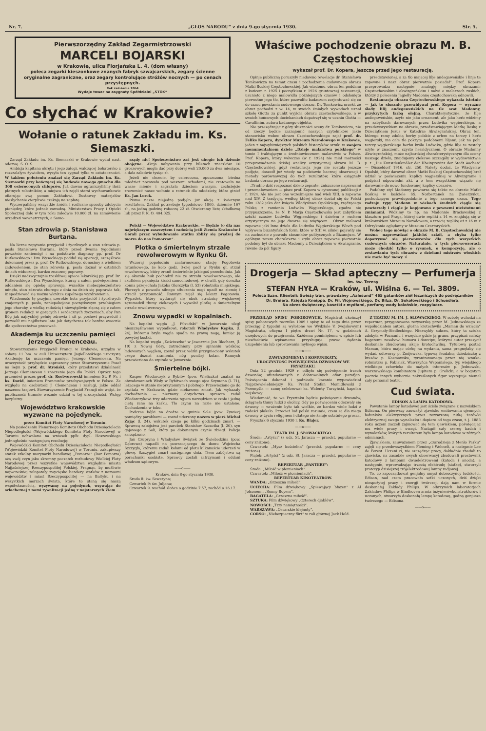Nr. 7. „GŁOS NARODU“ z dnia 9-go stycznia 1930. Str. 5.
Pierwszorzędny Zakład Zegarmistrzowski
MARCELI BOJARSKI
w Krakowie, ulica Florjańska L. 4. (dom własny)
poleca zegarki kieszonkowe znanych fabryk szwajcarskich, zegary ścienne oryginalne zagraniczne, oraz zegary kontrolujące stróżów nocnych — po cenach przystępnych.
Rok założenia 1864
Wydaje towar na asygnaty Spółdzielni „STOK“
Co słychać w Krakowie?
Wołanie o ratunek Zakładu im. Ks. Siemaszki.
Zarząd Zakładu im. Ks. Siemaszki w Krakowie wydał nast. odezwę: S. O. S.
Ambicja kapitana okrętu i jego załogi, walczącej bohatersko z rozszalałym żywiołem, wysyła ten sygnał tylko w ostateczności. W takiem położeniu znalazł się Zarząd Zakładu im. Ks. Siemaszki przy kończącej się budowie nowego gmachu dla 300 osieroconych chłopców. Już dawno ograniczyliśmy ilość płatnych robotników, a miejsca ich zajęli starsi wychowankowie ofiarując swą pomoc Zakładowi. Dostawcy materjałów niesłychanie cierpliwie czekają na zapłatę.
Wyczerpaliśmy wszystkie źródła i rozliczne sposoby zdobycia pieniędzy, które jednak zawodzą. Ministerstwo Pracy i Opieki Społecznej dało w tym roku zaledwie 10.000 zł. na zamówienie urządzeń wewnętrznych, a Samo-
rządy nic! Społeczeństwo zaś jest ubogie lub dziwnie obojętne. Akcja nabywania przy biletach znaczków 10 groszowych mogła dać przy dobrej woli 20.000 za dwa miesiące, a dała zaledwie tysiąc zł.
Jeżeli nie chcecie, by osierocona, opuszczona, biedna młodzież nocowała pod waszemi schodami, nie czatowała na wasze mienie i zagrażała dzieciom waszym, zechciejcie zrozumieć nasze wołanie o ratunek dla młodzieży, która ginie! Ks. Jan Lorek.
Pismo nasze niejedną podjęło już akcję z świetnym rezultatem. Zakład potrzebuje tygodniowo 1000, dziennie 167 zł., na jedną godzinę roboczą 22 zł. Otwieramy listę składkową lub przez P. K. O. 404.025.
Stan zdrowia p. Stanisława Burtana.
Na liczne zapytania przyjaciół i życzliwych o stan zdrowia p. posła Stanisława Burtana, który przed dwoma tygodniami poważnie zaniemógł i na podstawie diagnozy pp. prof. Dr Rutkowskiego i Dra Wysockiego poddał się operacji, szczęśliwie dokonanej przez p. prof. Dr Rutkowskiego, donosimy z wielkiem zadowoleniem, że stan zdrowia p. posła doznał w ostatnich dniach widocznej, bardzo znacznej poprawy.
Dzięki nadzwyczajnie troskliwej opiece lekarskiej pp. prof. Dr. Rutkowskiego i Dra Wysockiego, którzy z całem poświęceniem i oddaniem się opiekę sprawują, wszelkie niebezpieczeństwo minęło, stan zdrowia chorego z dnia na dzień się poprawia tak, iż spodziewać się można wkrótce zupełnego wyzdrowienia.
Wiadomość tę przyjmą szerokie koła przyjaciół i życzliwych znajomych p. posła, zaniepokojone początkowym przebiegiem jego choroby, z wielką radością i niewątpliwie złączą się z całem gronem redakcji w gorących i serdecznych życzeniach, aby Pan Bóg jak najrychlej pełnię zdrowia i sił p. posłowi przywrócił i pozwolił mu najdłuższe lata jak dotychczas tak bardzo owocnie dla społeczeństwa pracować.
Akademja ku uczczeniu pamięci Jerzego Clemenceau.
Stowarzyszenie Przyjaciół Francji w Krakowie, urządza w sobotę 11 bm. w auli Uniwersytetu Jagiellońskiego uroczystą Akademję ku uczczeniu pamięci Jerzego Clemenceau. Na uroczystość przybędzie zaproszony przez Stowarzyszenie Poseł na Sejm p. prof. dr. Stroński, który przedstawi działalność Jerzego Clemenceau i znaczenie jego dla Polski. Oprócz tego przemówi prezes prof. dr. Rostworowski imieniem St. P. Fr. i ks. David, imieniem Francuzów przebywających w Polsce. Ze względu na osobistość J. Clemenceau i zasługi, jakie oddał naszemu krajowi. Stowarzyszenie Przyjaciół Francji nie wątpi, że publiczność tłumnie weźmie udział w tej uroczystości. Wstęp bezpłatny.
Województwo krakowskie wyzwane na pojedynek.
przez Komitet Floty Narodowej w Toruniu.
Na posiedzeniu Plenarnego Komitetu Obchodu Dziesięciolecia Niepodległości (Wojewódzkiego Komitetu Floty Narodowej) w Toruniu uchwalono na wniosek ppłk. dypl. Hoszowskiego jednogłośnie następującą rezolucję:
Wojewódzki Komitet Obchodu Dziesięciolecia Niepodległości (Wojewódzki Komitet Floty Narodowej) w Toruniu, zakupiwszy statek szkolny marynarki handlowej „Pomorze“ (Dar Pomorza) ażą swój czyn jako skromny początek rozbudowy Wielkiej Floty Narodowej przez wszystkie województwa względnie miasta Najjaśniejszej Rzeczypospolitej Polskiej. Pragnąc, by możliwie najwcześniej załopotały zwycięsko bandery statków z nazwami województw i miast Rzeczypospolitej — na Bałtyku i na wszystkich morzach świata, które to staną się naszą współwłasnością, wyzywamy na pojedynek, wzywając do szlachetnej z nami rywalizacji jedną z najstarszych Ziem
Polski — Województwo Krakowskie. — Będzie to dla nas największym zaszczytem i radością jeśli Ziemia Krakusów i Górali przez wybudowanie statku zbliży się prędzej do morza do nas Pomorzan“.
Plotka o śmiertelnym strzale rewolwerowym w Rynku Gł.
Wczoraj popołudniu zaalarmowano stację Pogotowia ratunkowego, że koło godz. 3-ciej padł w Rynku gł. strzał rewolwerowy, który zranił śmiertelnie jakiegoś przechodnia. Jak się okazało huk pochodził nie ze strzału rewolwerowego, ale skutkiem pęknięcia kiszki samochodowej, w chwili, gdy dorożka konna przejechała Jakóba Glorczyka (l. 53) robotnika miejskiego. Florczyk z powodu silnego stłuczenia nogi upadł na ziemię i stracił przytomność. Rannym zajął się lekarz Pogotowia. Wypadek, który wydarzył się obok strażnicy wojskowej zgromadził tłumy ciekawych i wywołał plotkę o śmiertelnym strzale rewolwerowym.
Znowu wypadki w kopalniach.
Na kopalni węgla „J. Piłsudski“ w Jaworznie uległ nieszczęśliwemu wypadkowi, robotnik Władysław Kępka, (l. 24), któremu bryła węgla spadła na prawą nogę, łamiąc ją powyżej kostki.
Na kopalni węgla „Kościuszko“ w Jaworznie Jan Blecharz, (l. 19) z Nowej Góry, zatrudniony przy spinaniu wózków, ładowanych węglem, został przez wózki przygnieciony wskutek czego doznał zranienia, nóg poniżej kolan. Rannych przewieziono do szpitala w Jaworznie.
Śmiertelne bójki.
Kasper Włodarczyk z Rybitw (pow. Wieliczka) znalazł na obwałowaniach Wisły w Rybitwach swego ojca Szymona (l. 71), leżącego w stanie nieprzytomnym i pobitego. Przewieziono go do szpitala w Krakowie, gdzie niebawem zmarł. Jak wykazały dochodzenia — nieznany dotychczas sprawca zadał Włodarczykowi trzy uderzenia tępem narzędziem w czoło i jedną ciętą ranę na karku. Tło czynu na razie nie ustalone. Dochodzenia w toku.
Podczas bójki na drodze w gminie Sole (pow. Żywiec) pomiędzy parobkami — został uderzony nożem w pierś Michał Zając (l. 24), wskutek czego po kilku godzinach zmarł. — Sprawcą zabójstwa jest parobek Stanisław Szczotka (l. 20), syn gajowego z Soli, który po dokonanym czynie zbiegł. Policja zarządzono.
Jan Czupryna i Władysław Świątek ze Świebodzina (pow. Dąbrowa) napadli na powracającego do domu Wojciecha Szczygła, któremu zadali kołami od płotu kilkanaście uderzeń w głowę. Szczygieł zmarł następnego dnia. Tłem zabójstwa są porachunki osobiste. Sprawcy zostali zatrzymani i oddani władzom sądowym.
——o——
Kraków, dnia 8-go stycznia 1930.
Środa 8: św. Seweryna;
Czwartek 9: św. Juljana;
Czwartek 9: wschód słońca o godzinie 7.57, zachód o 16.17.
Właściwe pochodzenie obrazu M. B. Częstochowskiej
wykazał prof. Dr. Kopera, jeszcze przed jego restauracją.
Opinję publiczną poruszyły niedawno rewelacje dr. Stanisława Tomkowicza na temat czasu i pochodzenia cudownego obrazu Matki Boskiej Częstochowskiej. Jak wiadomo, obraz ten poddano z końcem r. 1925 i początkiem r. 1926 gruntownej restauracji, usunięto z niego malowidła późniejszych czasów i odsłonięto pierwotne jego tło, które pozwoliło badaczom zorjentować się co do czasu powstania cudownego obrazu. Dr. Tomkowicz orzekł, że obraz pochodzi z w. 14, w swoich śmiałych wywodach uznał szkołę Giotta za punkt wyjścia obrazu częstochowskiego, a w swoich końcowych dociekaniach dopatrzył się w uczniu Giotta — Cavallinim, autora badanego objektu.
Nie przesądzając z góry słuszności oceny dr. Tomkowicza, nie od rzeczy będzie zaznajomić naszych czytelników, jakie stanowisko wobec obrazu Częstochowskiego zajął prof. dr. Feliks Kopera, dyrektor Muzeum Narodowego w Krakowie, jeden z najwybitniejszych polskich historyków sztuki w swojem monumentalnem dziele „Dzieje malarstwa polskiego“ w tomie I traktującym o średniowiecznem malarstwie w Polsce. Prof. Kopera, który wówczas (w r. 1924) nie miał możności przeprowadzenia ścisłej analizy artystycznej obrazu M. B. Częstochowskiej, gdyż restauracja jego nie została jeszcze podjęta, doszedł już wtedy na podstawie bacznej obserwacji i metody porównawczej do tych rezultatów, które osiągnęły badania obrazu po jego restauracji.
„Trudno dziś rozpoznać dzieło zepsute, zniszczone naprawami i przemalowaniem — pisze prof. Kopera w cytowanej publikacji z r. 1924. Ale nie jest ono wcześniejsze nad wiek XIII, a zapewne nad XIV. Z tradycją, według której obraz dostał się do Polski roku 1382 jako dar księcia Władysława Opolskiego, rządzącego Polską z ramienia Ludwika Węgierskiego, zgadza się przypuszczenie, że N. P. Marja Częstochowska jest zabytkiem sztuki czasów Ludwika Węgierskiego i dziełem z ruchem artystycznym na jego dworze się wiążącem... Obraz malował zapewne jaki Inne dzieła dla Ludwika Węgierskiego Włoch pod wpływem bizantyńskich form, które w XIII w. silniej pojawiły się na zachodzie z powodu stosunków politycznych z Bizancjum. W ogólnym zatem charakterze i stylu obraz zapewne pierwotnie podobny był do obrazu Madonny z Dzieciątkiem w Akwizgranie, równie do pół figury
przedstawionej, a za tło mającej lilje andegaweńskie i linje te zapewne i nasz obraz pierwotnie posiadał“. Prof. Kopera przeprowadza następnie analogję między obrazami: Częstochowskim i akwizgrańskim i mówi o malarzach ruskich, którzy z polecenia Jagiełły Madonnę częstochowską odnowili.
Restauracja obrazu Częstochowskiego wykazała istotnie — jak to słusznie przewidywał prof. Kopera — wyraźne ślady lilij andegaweńskich na tle szat Madonny, przykrytych farbą olejną. Charakterystyczne, że lilje andegaweńskie, użyte nie jako ornament, ale jako herb widzimy na zabytkach darowanych przez Ludwika węgierskiego, a przedewszystkiem na obrazie, przedstawiającym Matkę Boską z Dzieciątkiem Jezus w Katedrze Akwizgrańskiej. Obraz ten, którego ramy zdobią herby polskie z orłem na tarczy i herb węgierski, ma całe tło pokryte podobnemi liljami, jak na polu tarczy węgierskiego herbu króla Ludwika, gdzie lilje te zostały użyte w znaczeniu czysto heraldycznem. O obrazie Madonny Akwizgrańskiej, może najbardziej charakterystycznym dla oceny naszego dzieła, znajdujemy ciekawe szczegóły w wydawnictwie p. t. „Die Kunstdenkmäler der Rheinprovinz der Stadt Aachen“ — Düsseldorf 1916, str. 250. Należy dodać, że Władysław Opolski, który darował obraz Matki Boskiej Częstochowskiej brał udział w poświęceniu kaplicy węgierskiej w Akwizgranie i podpisał odpowiedni akt, a z tem wszystkiem wiązało się darowanie do nowo fundowanej kaplicy obrazów.
Podobny styl Madonny powtarza się także na obrazie Matki Boskiej w kościele SS. Norbertanek na Zwierzyńcu, pochodzącym prawdopodobnie z tego samego czasu. Tego rodzaju typy Madonn w wiekach średnich ciągle się powtarzały i ciągle je kopjowano z pewnemi nieistotnemi zmianami. Widzimy to np. na Madonnie Braciawskiej z klasztoru pod Pragą, której dwie repliki z 14 w. znajdują się w krakowskiem Muzeum Narodowem, a trzecią replikę aż z 16 w. z Odrzykonia oglądamy w Muzeum Czartoryskich.
Wobec tego mówiąc o obrazie M. B. Częstochowskiej nie można naprowadzać jakichś szkół, a chyba tylko dopatrywać się pierwowzorów dla tych wszystkich cudownych obrazów. Naturalnie, w tych pierwowzorach może chodzić tylko o rysunek, o kompozycję, ale o zestawianiu tych obrazów z dziełami mistrzów włoskich nie może być mowy. sl
Drogerja — Skład apteczny — Perfumerja
im. św. Teresy
STEFAN HYŁA — Kraków, ul. Wiślna 6. — Tel. 3809.
Poleca Szan. Klienteli: Świeży tran, prawdziwy „Aalesund“ 465 gatunków ziół leczniczych do podręczników Dr. Breiera, Księdza Kneippa, Dr. Fil. Wojnowskiego, Dr. Bilza, Dr. Sokołowskiego i Schueslera.
Na okres świąteczny, kasetki z mydłami, perfumy wody kolońskie, rozpylacze.
PRZEGLĄD SPISU POBOROWYCH. Magistrat ukończył spisy poborowych rocznika 1909 i spisy te od tego dnia przez przeciąg 2 tygodni są wyłożone we Wydziale V. (wojskowym) Magistratu, oficyna I piętro drzwi Nr. 17, w godzinach urzędowych do przejrzenia. Każdemu pominiętemu w spisie lub niewłaściwie wpisanemu przysługuje prawo żądania uzupełnienia lub sprostowania mylnego wpisu.
——o——
ZAWIADOMIENIA I KOMUNIKATY.
UROCZYSTOŚĆ POŚWIĘCENIA DZWONÓW WE FRYSZTAKU.
Dnia 22 grudnia 1929 r. odbyło się poświęcenie trzech dzwonów, ufundowanych z dobrowolnych ofiar parafjan. Poświęcenia dokonał i podniosłe kazanie wypowiedział Najprzewielebniejszy Ks. Prałat Stefan Momidłowski z Przemyśla — sumę celebrował ks. Walenty Turzyński, kapelan wojskowy.
Wiadomość, że we Frysztaku będzie poświęcenie dzwonów, ściągnęła tłumy ludzi z okolicy. Gdy po poświęceniu odezwały się dzwony — wrażenie było tak wielkie, że bardzo wiele ludzi z radości płakało. Przecież lud polski rozumie, czem są dla niego dzwony w życiu religijnem i dlatego nie żałuje ostatniego grosza.
Frysztak 6 stycznia 1930 r. Ks. Blajer.
——o——
TEATR IM. J. SŁOWACKIEGO.
Środa: „Artyści“ (z udz. St. Jaracza — przedst. popularne — ceny zniżone).
Czwartek: „Mysz kościelna“ (przedst. popularne — ceny zniżone).
Piątek: „Artyści“ (z udz. St. Jaracza — przedst. popularne — ceny zniżone).
REPERTUAR „PANTERY“:
Środa: „Miłość w płomieniach“.
Czwartek: „Miłość w płomieniach“.
REPERTUAR KINOTEATRÓW.
WANDA: „Grzeszna miłość“.
UCIECHA: Film dźwiękowy „Śpiewający błazen“ z Al Jolsonem i „Sonny Boyem“.
BAGATELA: „Grzeszna miłość“.
SZTUKA: Film dźwiękowy „Czterech djabłów“.
NOWOŚCI: „Trzy namiętności“.
WARSZAWA: „Cesarskie klejnoty“.
CORSO: „Niebezpieczny flirt“ w roli głównej Jack Hold.
Z TEATRU M. IM. J. SŁOWACKIEGO. W sobotę wchodzi na repertuar, przygotowana reżyserską przez M. Jednowskiego ze współudziałem autora, głośna krotochwila „Maman do wzięcia“ A. Grzymały-Siedleckiego. Niezwykły sukces, który ta sztuka zdobyła w Poznaniu i wszędzie gdzie ją grano, przypisać należy bogatemu zasobowi humoru i dowcipu, którymi autor przesycił doskonale zbudowaną akcję krotochwilną. Tytułową postać Maman, która mając córkę na wydaniu, sama pragnęłaby się wydać, odtworzy p. Żmijewska, typową feudalną dziedziczkę z kresów p. Kosmowska, tyranizowanego przez nią wnuka-rotmistrza p. Fabisiak. Wawrzyńca Wspaniałego, typ wiejskiego wielkiego człowieka do małych interesów p. Jednowski, warszawskiego kombinatora Jupitera p. Grolicki, a w bogatym poczcie innych wybornie nakreślonych figur występuje niemal cały personal teatru.
Cud świata.
EDISON A LAMPA KATODOWA.
Powstanie lampy katodowej jest ściśle związane z nazwiskiem Edisona. On pierwszy zauważył zjawisko emitowania ujemnych ładunków elektrycznych przez rozżarzoną nitkę żarówki elektrycznej swego wynalazku i dopiero od tego czasu, t. j. 1883 roku uczeni zaczęli zajmować się tem zjawiskiem, poświęcając mu wiele pracy i uwagi. Nastąpił cały szereg badań i wynalazków, których rezultatem była lampa katodowa w różnych odmianach.
Zjawiskiem, zauważonem przez „czarodzieja z Menlo Parku“ zajęli się przedewszystkiem Fleming i Wehnelt, a następnie Lee de Forest. Uczeni ci, nie szczędząc pracy, dokładnie zbadali to zjawisko, na zasadzie swych obserwacyj zbudowali prostownik katodowy z lampami dwuelektrowemi (katoda i anoda), a następnie, wprowadzając trzecią elektrodę (siatkę), stworzyli prototyp dzisiejszej trójelektrodowej lampy radjowej.
To, co zapoczątkował genjalny umysł dobroczyńcy ludzkości, Edison, nad czem pracowało setki uczonych, dziś dzięki niespożytej pracy i energji twórczej, dają nam w formie doskonałej Zakłady Philips. W olbrzymich laboratorjach Zakładów Philips w Eindhoven armia inżynierówkonstruktorów i uczonych, stworzyła doskonałą lampę katodową, godną genjusza twórczego — Edisona.
——o——